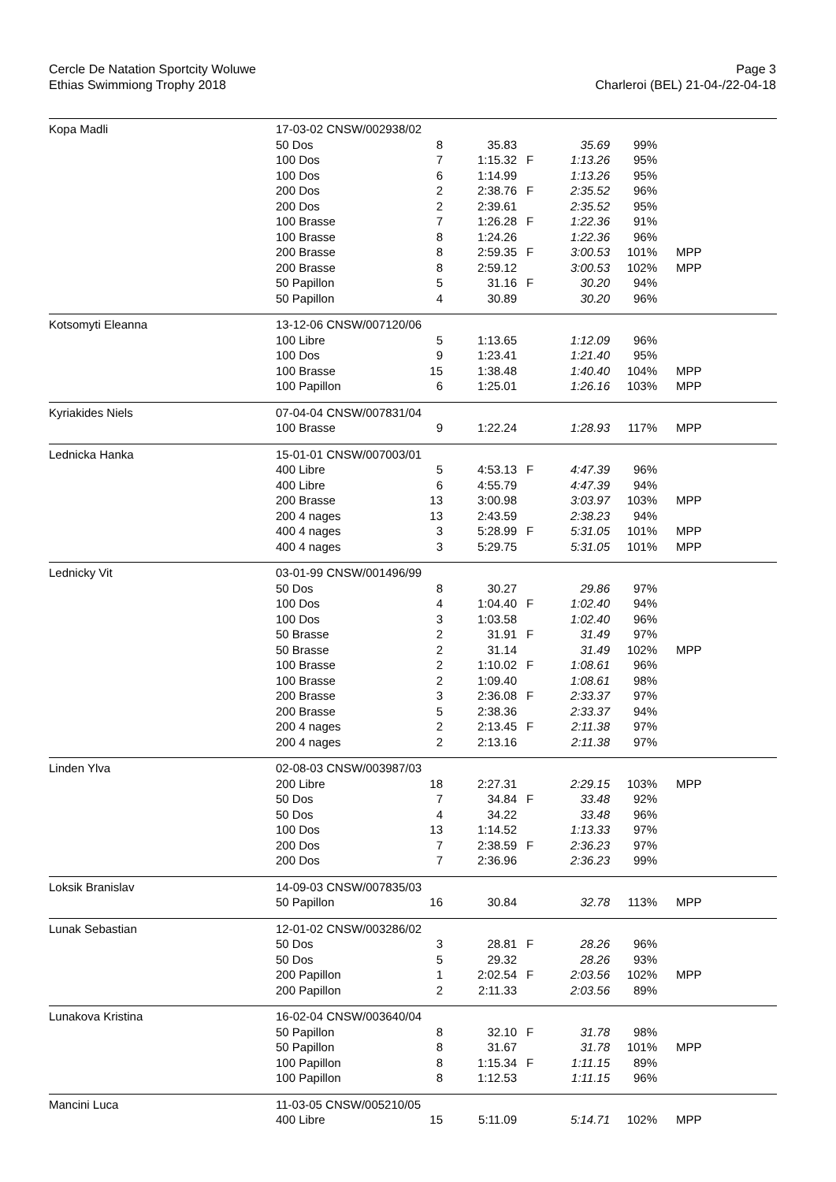Cercle De Natation Sportcity Woluwe
Ethias Swimmiong Trophy 2018
Page 3
Charleroi (BEL) 21-04-/22-04-18
| Kopa Madli | 17-03-02 CNSW/002938/02 | | | | | | |
| | 50 Dos | 8 | 35.83 | | 35.69 | 99% | |
| | 100 Dos | 7 | 1:15.32 | F | 1:13.26 | 95% | |
| | 100 Dos | 6 | 1:14.99 | | 1:13.26 | 95% | |
| | 200 Dos | 2 | 2:38.76 | F | 2:35.52 | 96% | |
| | 200 Dos | 2 | 2:39.61 | | 2:35.52 | 95% | |
| | 100 Brasse | 7 | 1:26.28 | F | 1:22.36 | 91% | |
| | 100 Brasse | 8 | 1:24.26 | | 1:22.36 | 96% | |
| | 200 Brasse | 8 | 2:59.35 | F | 3:00.53 | 101% | MPP |
| | 200 Brasse | 8 | 2:59.12 | | 3:00.53 | 102% | MPP |
| | 50 Papillon | 5 | 31.16 | F | 30.20 | 94% | |
| | 50 Papillon | 4 | 30.89 | | 30.20 | 96% | |
| Kotsomyti Eleanna | 13-12-06 CNSW/007120/06 | | | | | | |
| | 100 Libre | 5 | 1:13.65 | | 1:12.09 | 96% | |
| | 100 Dos | 9 | 1:23.41 | | 1:21.40 | 95% | |
| | 100 Brasse | 15 | 1:38.48 | | 1:40.40 | 104% | MPP |
| | 100 Papillon | 6 | 1:25.01 | | 1:26.16 | 103% | MPP |
| Kyriakides Niels | 07-04-04 CNSW/007831/04 | | | | | | |
| | 100 Brasse | 9 | 1:22.24 | | 1:28.93 | 117% | MPP |
| Lednicka Hanka | 15-01-01 CNSW/007003/01 | | | | | | |
| | 400 Libre | 5 | 4:53.13 | F | 4:47.39 | 96% | |
| | 400 Libre | 6 | 4:55.79 | | 4:47.39 | 94% | |
| | 200 Brasse | 13 | 3:00.98 | | 3:03.97 | 103% | MPP |
| | 200 4 nages | 13 | 2:43.59 | | 2:38.23 | 94% | |
| | 400 4 nages | 3 | 5:28.99 | F | 5:31.05 | 101% | MPP |
| | 400 4 nages | 3 | 5:29.75 | | 5:31.05 | 101% | MPP |
| Lednicky Vit | 03-01-99 CNSW/001496/99 | | | | | | |
| | 50 Dos | 8 | 30.27 | | 29.86 | 97% | |
| | 100 Dos | 4 | 1:04.40 | F | 1:02.40 | 94% | |
| | 100 Dos | 3 | 1:03.58 | | 1:02.40 | 96% | |
| | 50 Brasse | 2 | 31.91 | F | 31.49 | 97% | |
| | 50 Brasse | 2 | 31.14 | | 31.49 | 102% | MPP |
| | 100 Brasse | 2 | 1:10.02 | F | 1:08.61 | 96% | |
| | 100 Brasse | 2 | 1:09.40 | | 1:08.61 | 98% | |
| | 200 Brasse | 3 | 2:36.08 | F | 2:33.37 | 97% | |
| | 200 Brasse | 5 | 2:38.36 | | 2:33.37 | 94% | |
| | 200 4 nages | 2 | 2:13.45 | F | 2:11.38 | 97% | |
| | 200 4 nages | 2 | 2:13.16 | | 2:11.38 | 97% | |
| Linden Ylva | 02-08-03 CNSW/003987/03 | | | | | | |
| | 200 Libre | 18 | 2:27.31 | | 2:29.15 | 103% | MPP |
| | 50 Dos | 7 | 34.84 | F | 33.48 | 92% | |
| | 50 Dos | 4 | 34.22 | | 33.48 | 96% | |
| | 100 Dos | 13 | 1:14.52 | | 1:13.33 | 97% | |
| | 200 Dos | 7 | 2:38.59 | F | 2:36.23 | 97% | |
| | 200 Dos | 7 | 2:36.96 | | 2:36.23 | 99% | |
| Loksik Branislav | 14-09-03 CNSW/007835/03 | | | | | | |
| | 50 Papillon | 16 | 30.84 | | 32.78 | 113% | MPP |
| Lunak Sebastian | 12-01-02 CNSW/003286/02 | | | | | | |
| | 50 Dos | 3 | 28.81 | F | 28.26 | 96% | |
| | 50 Dos | 5 | 29.32 | | 28.26 | 93% | |
| | 200 Papillon | 1 | 2:02.54 | F | 2:03.56 | 102% | MPP |
| | 200 Papillon | 2 | 2:11.33 | | 2:03.56 | 89% | |
| Lunakova Kristina | 16-02-04 CNSW/003640/04 | | | | | | |
| | 50 Papillon | 8 | 32.10 | F | 31.78 | 98% | |
| | 50 Papillon | 8 | 31.67 | | 31.78 | 101% | MPP |
| | 100 Papillon | 8 | 1:15.34 | F | 1:11.15 | 89% | |
| | 100 Papillon | 8 | 1:12.53 | | 1:11.15 | 96% | |
| Mancini Luca | 11-03-05 CNSW/005210/05 | | | | | | |
| | 400 Libre | 15 | 5:11.09 | | 5:14.71 | 102% | MPP |